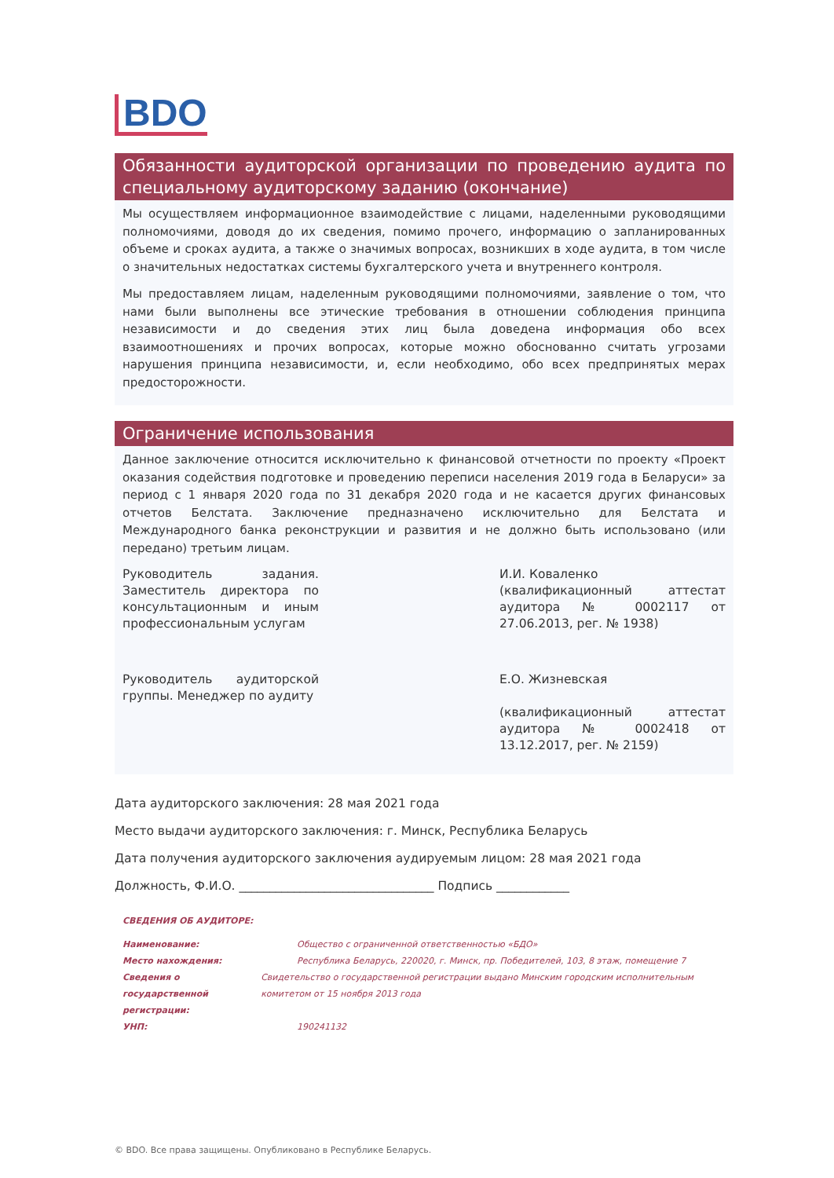BDO
Обязанности аудиторской организации по проведению аудита по специальному аудиторскому заданию (окончание)
Мы осуществляем информационное взаимодействие с лицами, наделенными руководящими полномочиями, доводя до их сведения, помимо прочего, информацию о запланированных объеме и сроках аудита, а также о значимых вопросах, возникших в ходе аудита, в том числе о значительных недостатках системы бухгалтерского учета и внутреннего контроля.
Мы предоставляем лицам, наделенным руководящими полномочиями, заявление о том, что нами были выполнены все этические требования в отношении соблюдения принципа независимости и до сведения этих лиц была доведена информация обо всех взаимоотношениях и прочих вопросах, которые можно обоснованно считать угрозами нарушения принципа независимости, и, если необходимо, обо всех предпринятых мерах предосторожности.
Ограничение использования
Данное заключение относится исключительно к финансовой отчетности по проекту «Проект оказания содействия подготовке и проведению переписи населения 2019 года в Беларуси» за период с 1 января 2020 года по 31 декабря 2020 года и не касается других финансовых отчетов Белстата. Заключение предназначено исключительно для Белстата и Международного банка реконструкции и развития и не должно быть использовано (или передано) третьим лицам.
Руководитель задания. Заместитель директора по консультационным и иным профессиональным услугам
И.И. Коваленко
(квалификационный аттестат аудитора № 0002117 от 27.06.2013, рег. № 1938)
Руководитель аудиторской группы. Менеджер по аудиту
Е.О. Жизневская
(квалификационный аттестат аудитора № 0002418 от 13.12.2017, рег. № 2159)
Дата аудиторского заключения: 28 мая 2021 года
Место выдачи аудиторского заключения: г. Минск, Республика Беларусь
Дата получения аудиторского заключения аудируемым лицом: 28 мая 2021 года
Должность, Ф.И.О. ________________________________ Подпись ____________
СВЕДЕНИЯ ОБ АУДИТОРЕ:
Наименование: Общество с ограниченной ответственностью «БДО»
Место нахождения: Республика Беларусь, 220020, г. Минск, пр. Победителей, 103, 8 этаж, помещение 7
Сведения о государственной регистрации:
Свидетельство о государственной регистрации выдано Минским городским исполнительным комитетом от 15 ноября 2013 года
УНП: 190241132
© BDO. Все права защищены. Опубликовано в Республике Беларусь.